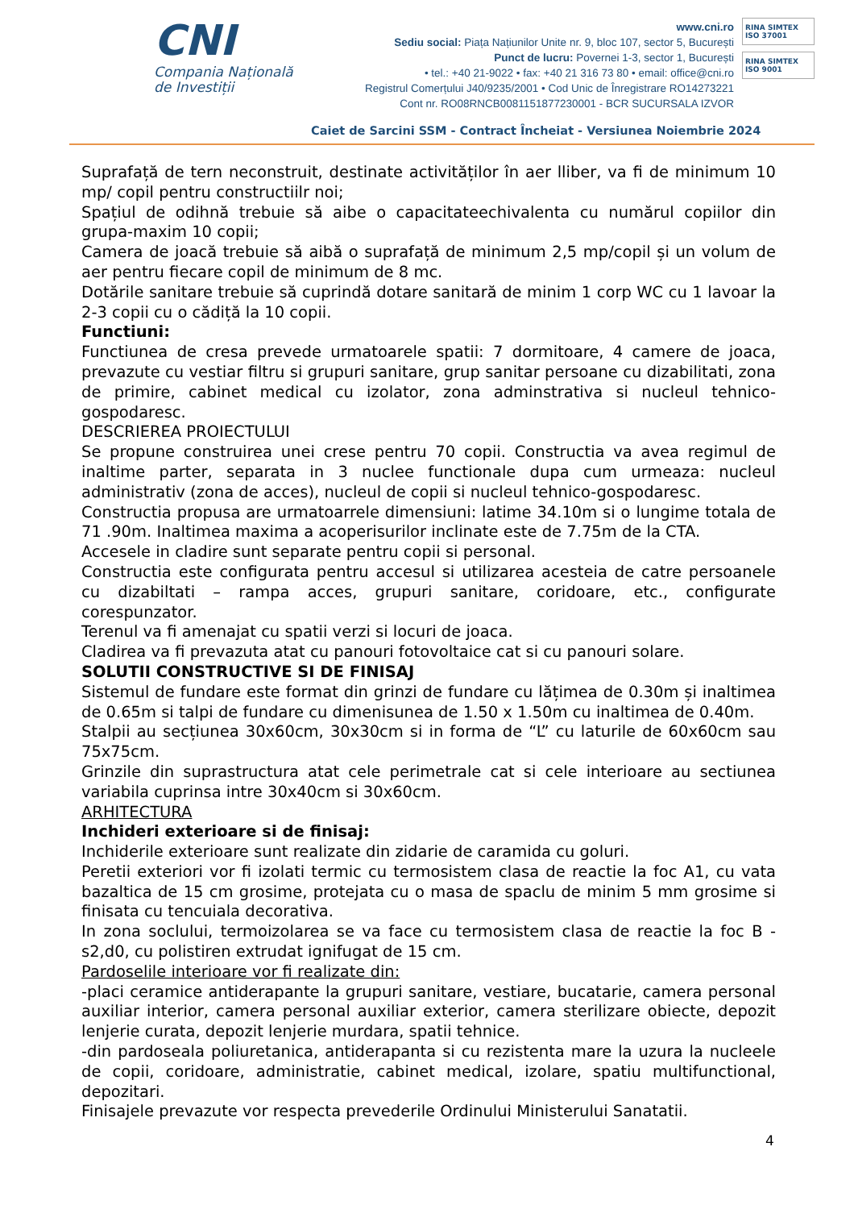CNI
Compania Națională
de Investiții
www.cni.ro
Sediu social: Piața Națiunilor Unite nr. 9, bloc 107, sector 5, București
Punct de lucru: Povernei 1-3, sector 1, București
• tel.: +40 21-9022 • fax: +40 21 316 73 80 • email: office@cni.ro
Registrul Comerțului J40/9235/2001 • Cod Unic de Înregistrare RO14273221
Cont nr. RO08RNCB0081151877230001 - BCR SUCURSALA IZVOR
RINA SIMTEX
ISO 37001
RINA SIMTEX
ISO 9001
Caiet de Sarcini SSM - Contract Încheiat - Versiunea Noiembrie 2024
Suprafață de tern neconstruit, destinate activităților în aer lliber, va fi de minimum 10 mp/ copil pentru constructiilr noi;
Spațiul de odihnă trebuie să aibe o capacitateechivalenta cu numărul copiilor din grupa-maxim 10 copii;
Camera de joacă trebuie să aibă o suprafață de minimum 2,5 mp/copil și un volum de aer pentru fiecare copil de minimum de 8 mc.
Dotările sanitare trebuie să cuprindă dotare sanitară de minim 1 corp WC cu 1 lavoar la 2-3 copii cu o cădiță la 10 copii.
Functiuni:
Functiunea de cresa prevede urmatoarele spatii: 7 dormitoare, 4 camere de joaca, prevazute cu vestiar filtru si grupuri sanitare, grup sanitar persoane cu dizabilitati, zona de primire, cabinet medical cu izolator, zona adminstrativa si nucleul tehnico-gospodaresc.
DESCRIEREA PROIECTULUI
Se propune construirea unei crese pentru 70 copii. Constructia va avea regimul de inaltime parter, separata in 3 nuclee functionale dupa cum urmeaza: nucleul administrativ (zona de acces), nucleul de copii si nucleul tehnico-gospodaresc.
Constructia propusa are urmatoarrele dimensiuni: latime 34.10m si o lungime totala de 71 .90m. Inaltimea maxima a acoperisurilor inclinate este de 7.75m de la CTA.
Accesele in cladire sunt separate pentru copii si personal.
Constructia este configurata pentru accesul si utilizarea acesteia de catre persoanele cu dizabiltati – rampa acces, grupuri sanitare, coridoare, etc., configurate corespunzator.
Terenul va fi amenajat cu spatii verzi si locuri de joaca.
Cladirea va fi prevazuta atat cu panouri fotovoltaice cat si cu panouri solare.
SOLUTII CONSTRUCTIVE SI DE FINISAJ
Sistemul de fundare este format din grinzi de fundare cu lățimea de 0.30m și inaltimea de 0.65m si talpi de fundare cu dimenisunea de 1.50 x 1.50m cu inaltimea de 0.40m.
Stalpii au secțiunea 30x60cm, 30x30cm si in forma de “L” cu laturile de 60x60cm sau 75x75cm.
Grinzile din suprastructura atat cele perimetrale cat si cele interioare au sectiunea variabila cuprinsa intre 30x40cm si 30x60cm.
ARHITECTURA
Inchideri exterioare si de finisaj:
Inchiderile exterioare sunt realizate din zidarie de caramida cu goluri.
Peretii exteriori vor fi izolati termic cu termosistem clasa de reactie la foc A1, cu vata bazaltica de 15 cm grosime, protejata cu o masa de spaclu de minim 5 mm grosime si finisata cu tencuiala decorativa.
In zona soclului, termoizolarea se va face cu termosistem clasa de reactie la foc B - s2,d0, cu polistiren extrudat ignifugat de 15 cm.
Pardoselile interioare vor fi realizate din:
-placi ceramice antiderapante la grupuri sanitare, vestiare, bucatarie, camera personal auxiliar interior, camera personal auxiliar exterior, camera sterilizare obiecte, depozit lenjerie curata, depozit lenjerie murdara, spatii tehnice.
-din pardoseala poliuretanica, antiderapanta si cu rezistenta mare la uzura la nucleele de copii, coridoare, administratie, cabinet medical, izolare, spatiu multifunctional, depozitari.
Finisajele prevazute vor respecta prevederile Ordinului Ministerului Sanatatii.
4